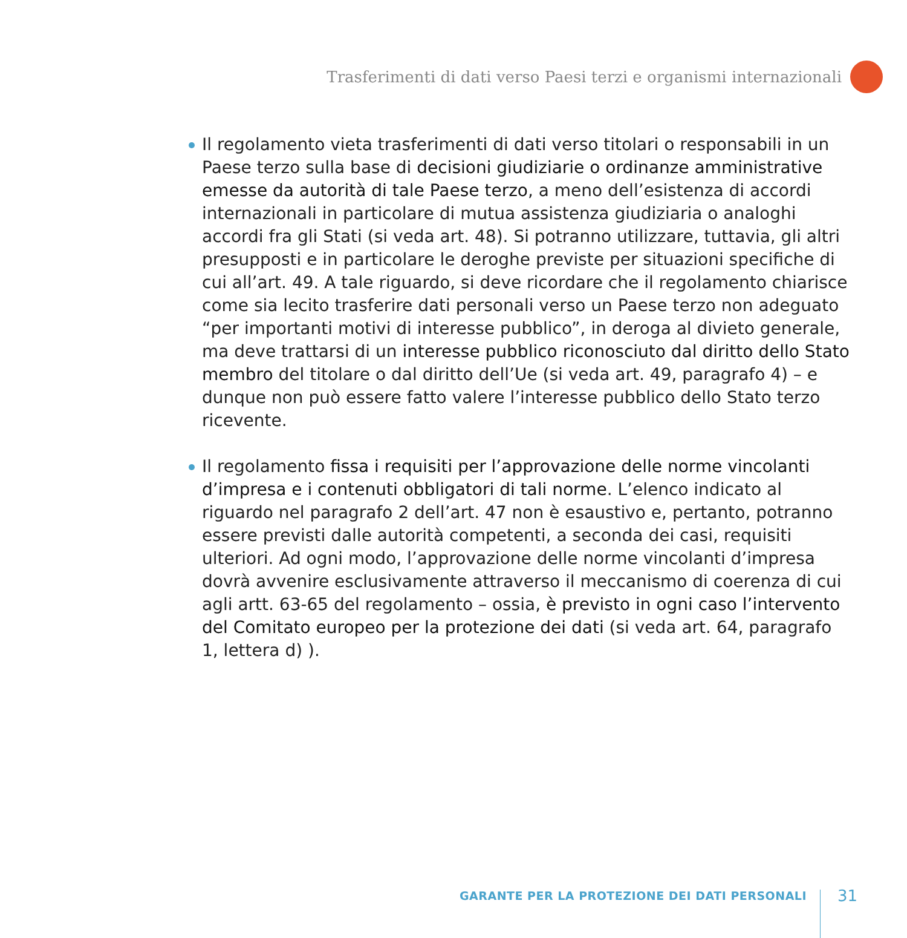Trasferimenti di dati verso Paesi terzi e organismi internazionali
Il regolamento vieta trasferimenti di dati verso titolari o responsabili in un Paese terzo sulla base di decisioni giudiziarie o ordinanze amministrative emesse da autorità di tale Paese terzo, a meno dell’esistenza di accordi internazionali in particolare di mutua assistenza giudiziaria o analoghi accordi fra gli Stati (si veda art. 48). Si potranno utilizzare, tuttavia, gli altri presupposti e in particolare le deroghe previste per situazioni specifiche di cui all’art. 49. A tale riguardo, si deve ricordare che il regolamento chiarisce come sia lecito trasferire dati personali verso un Paese terzo non adeguato “per importanti motivi di interesse pubblico”, in deroga al divieto generale, ma deve trattarsi di un interesse pubblico riconosciuto dal diritto dello Stato membro del titolare o dal diritto dell’Ue (si veda art. 49, paragrafo 4) – e dunque non può essere fatto valere l’interesse pubblico dello Stato terzo ricevente.
Il regolamento fissa i requisiti per l’approvazione delle norme vincolanti d’impresa e i contenuti obbligatori di tali norme. L’elenco indicato al riguardo nel paragrafo 2 dell’art. 47 non è esaustivo e, pertanto, potranno essere previsti dalle autorità competenti, a seconda dei casi, requisiti ulteriori. Ad ogni modo, l’approvazione delle norme vincolanti d’impresa dovrà avvenire esclusivamente attraverso il meccanismo di coerenza di cui agli artt. 63-65 del regolamento – ossia, è previsto in ogni caso l’intervento del Comitato europeo per la protezione dei dati (si veda art. 64, paragrafo 1, lettera d) ).
GARANTE PER LA PROTEZIONE DEI DATI PERSONALI
31